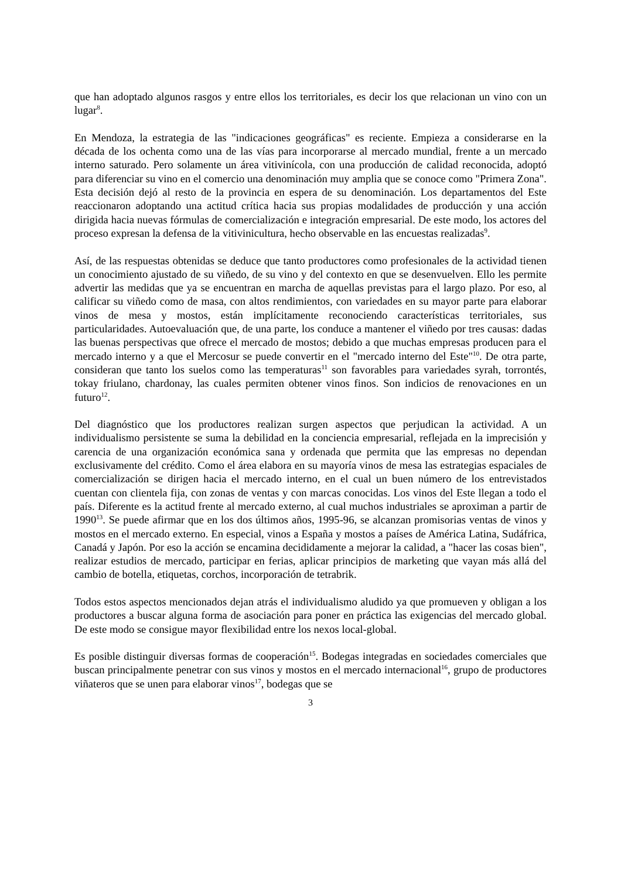que han adoptado algunos rasgos y entre ellos los territoriales, es decir los que relacionan un vino con un lugar<sup>8</sup>.
En Mendoza, la estrategia de las "indicaciones geográficas" es reciente. Empieza a considerarse en la década de los ochenta como una de las vías para incorporarse al mercado mundial, frente a un mercado interno saturado. Pero solamente un área vitivinícola, con una producción de calidad reconocida, adoptó para diferenciar su vino en el comercio una denominación muy amplia que se conoce como "Primera Zona". Esta decisión dejó al resto de la provincia en espera de su denominación. Los departamentos del Este reaccionaron adoptando una actitud crítica hacia sus propias modalidades de producción y una acción dirigida hacia nuevas fórmulas de comercialización e integración empresarial. De este modo, los actores del proceso expresan la defensa de la vitivinicultura, hecho observable en las encuestas realizadas<sup>9</sup>.
Así, de las respuestas obtenidas se deduce que tanto productores como profesionales de la actividad tienen un conocimiento ajustado de su viñedo, de su vino y del contexto en que se desenvuelven. Ello les permite advertir las medidas que ya se encuentran en marcha de aquellas previstas para el largo plazo. Por eso, al calificar su viñedo como de masa, con altos rendimientos, con variedades en su mayor parte para elaborar vinos de mesa y mostos, están implícitamente reconociendo características territoriales, sus particularidades. Autoevaluación que, de una parte, los conduce a mantener el viñedo por tres causas: dadas las buenas perspectivas que ofrece el mercado de mostos; debido a que muchas empresas producen para el mercado interno y a que el Mercosur se puede convertir en el "mercado interno del Este"<sup>10</sup>. De otra parte, consideran que tanto los suelos como las temperaturas<sup>11</sup> son favorables para variedades syrah, torrontés, tokay friulano, chardonay, las cuales permiten obtener vinos finos. Son indicios de renovaciones en un futuro<sup>12</sup>.
Del diagnóstico que los productores realizan surgen aspectos que perjudican la actividad. A un individualismo persistente se suma la debilidad en la conciencia empresarial, reflejada en la imprecisión y carencia de una organización económica sana y ordenada que permita que las empresas no dependan exclusivamente del crédito. Como el área elabora en su mayoría vinos de mesa las estrategias espaciales de comercialización se dirigen hacia el mercado interno, en el cual un buen número de los entrevistados cuentan con clientela fija, con zonas de ventas y con marcas conocidas. Los vinos del Este llegan a todo el país. Diferente es la actitud frente al mercado externo, al cual muchos industriales se aproximan a partir de 1990<sup>13</sup>. Se puede afirmar que en los dos últimos años, 1995-96, se alcanzan promisorias ventas de vinos y mostos en el mercado externo. En especial, vinos a España y mostos a países de América Latina, Sudáfrica, Canadá y Japón. Por eso la acción se encamina decididamente a mejorar la calidad, a "hacer las cosas bien", realizar estudios de mercado, participar en ferias, aplicar principios de marketing que vayan más allá del cambio de botella, etiquetas, corchos, incorporación de tetrabrik.
Todos estos aspectos mencionados dejan atrás el individualismo aludido ya que promueven y obligan a los productores a buscar alguna forma de asociación para poner en práctica las exigencias del mercado global. De este modo se consigue mayor flexibilidad entre los nexos local-global.
Es posible distinguir diversas formas de cooperación<sup>15</sup>. Bodegas integradas en sociedades comerciales que buscan principalmente penetrar con sus vinos y mostos en el mercado internacional<sup>16</sup>, grupo de productores viñateros que se unen para elaborar vinos<sup>17</sup>, bodegas que se
3